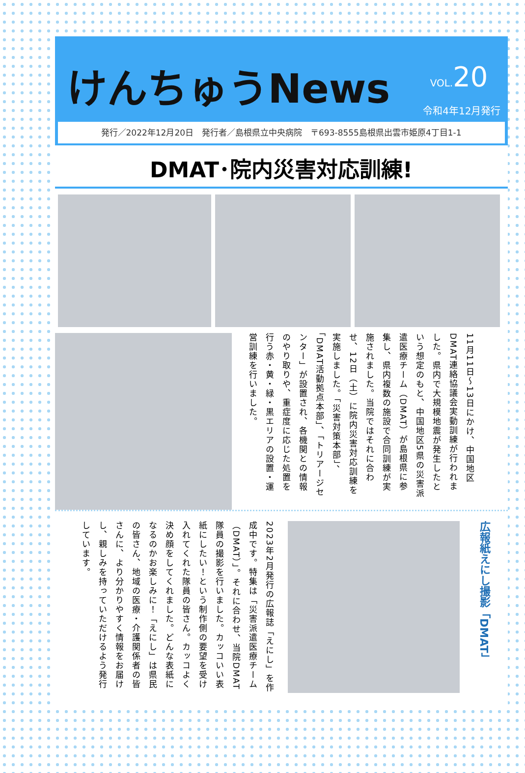けんちゅうNews
VOL. 20
令和4年12月発行
発行／2022年12月20日　発行者／島根県立中央病院　〒693-8555島根県出雲市姫原4丁目1-1
DMAT･院内災害対応訓練!
11月11日～13日にかけ、中国地区DMAT連絡協議会実動訓練が行われました。県内で大規模地震が発生したという想定のもと、中国地区5県の災害派遣医療チーム（DMAT）が島根県に参集し、県内複数の施設で合同訓練が実施されました。当院ではそれに合わせ、12日（土）に院内災害対応訓練を実施しました。「災害対策本部」、「DMAT活動拠点本部」、「トリアージセンター」が設置され、各機関との情報のやり取りや、重症度に応じた処置を行う赤・黄・緑・黒エリアの設置・運営訓練を行いました。
広報紙えにし撮影「DMAT」
2023年2月発行の広報誌「えにし」を作成中です。特集は「災害派遣医療チーム（DMAT）」。それに合わせ、当院DMAT隊員の撮影を行いました。カッコいい表紙にしたい！という制作側の要望を受け入れてくれた隊員の皆さん。カッコよく決め顔をしてくれました。どんな表紙になるのかお楽しみに！「えにし」は県民の皆さん、地域の医療・介護関係者の皆さんに、より分かりやすく情報をお届けし、親しみを持っていただけるよう発行しています。